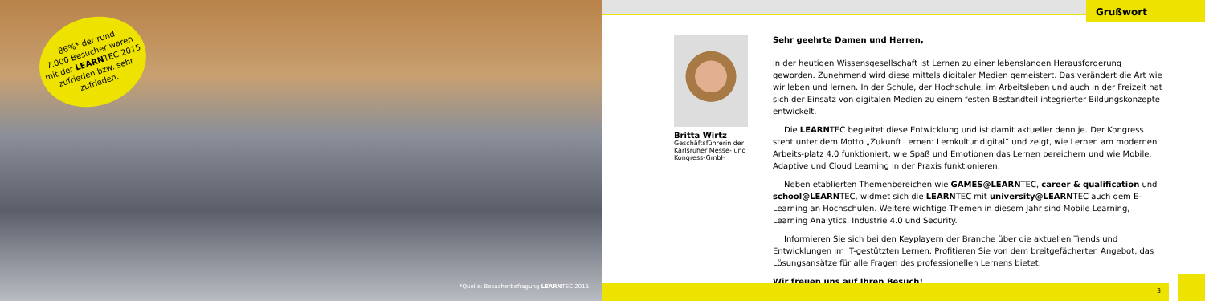86%* der rund
7.000 Besucher waren
mit der LEARNTEC 2015
zufrieden bzw. sehr
zufrieden.
*Quelle: Besucherbefragung LEARNTEC 2015
Grußwort
Britta Wirtz
Geschäftsführerin der Karlsruher Messe- und Kongress-GmbH
Sehr geehrte Damen und Herren,
in der heutigen Wissensgesellschaft ist Lernen zu einer lebenslangen Herausforderung geworden. Zunehmend wird diese mittels digitaler Medien gemeistert. Das verändert die Art wie wir leben und lernen. In der Schule, der Hochschule, im Arbeitsleben und auch in der Freizeit hat sich der Einsatz von digitalen Medien zu einem festen Bestandteil integrierter Bildungskonzepte entwickelt.
Die LEARNTEC begleitet diese Entwicklung und ist damit aktueller denn je. Der Kongress steht unter dem Motto „Zukunft Lernen: Lernkultur digital“ und zeigt, wie Lernen am modernen Arbeits-platz 4.0 funktioniert, wie Spaß und Emotionen das Lernen bereichern und wie Mobile, Adaptive und Cloud Learning in der Praxis funktionieren.
Neben etablierten Themenbereichen wie GAMES@LEARNTEC, career & qualification und school@LEARNTEC, widmet sich die LEARNTEC mit university@LEARNTEC auch dem E-Learning an Hochschulen. Weitere wichtige Themen in diesem Jahr sind Mobile Learning, Learning Analytics, Industrie 4.0 und Security.
Informieren Sie sich bei den Keyplayern der Branche über die aktuellen Trends und Entwicklungen im IT-gestützten Lernen. Profitieren Sie von dem breitgefächerten Angebot, das Lösungsansätze für alle Fragen des professionellen Lernens bietet.
Wir freuen uns auf Ihren Besuch!
3